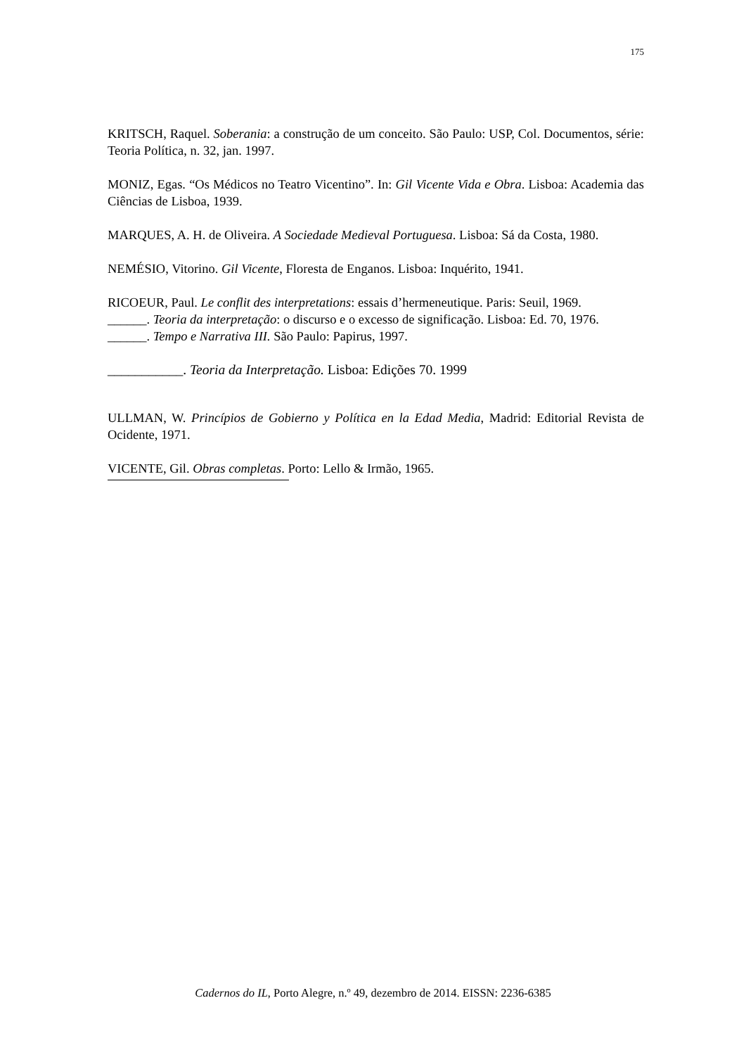175
KRITSCH, Raquel. Soberania: a construção de um conceito. São Paulo: USP, Col. Documentos, série: Teoria Política, n. 32, jan. 1997.
MONIZ, Egas. “Os Médicos no Teatro Vicentino”. In: Gil Vicente Vida e Obra. Lisboa: Academia das Ciências de Lisboa, 1939.
MARQUES, A. H. de Oliveira. A Sociedade Medieval Portuguesa. Lisboa: Sá da Costa, 1980.
NEMÉSIO, Vitorino. Gil Vicente, Floresta de Enganos. Lisboa: Inquérito, 1941.
RICOEUR, Paul. Le conflit des interpretations: essais d’hermeneutique. Paris: Seuil, 1969.
______. Teoria da interpretação: o discurso e o excesso de significação. Lisboa: Ed. 70, 1976.
______. Tempo e Narrativa III. São Paulo: Papirus, 1997.
___________. Teoria da Interpretação. Lisboa: Edições 70. 1999
ULLMAN, W. Princípios de Gobierno y Política en la Edad Media, Madrid: Editorial Revista de Ocidente, 1971.
VICENTE, Gil. Obras completas. Porto: Lello & Irmão, 1965.
Cadernos do IL, Porto Alegre, n.º 49, dezembro de 2014. EISSN: 2236-6385